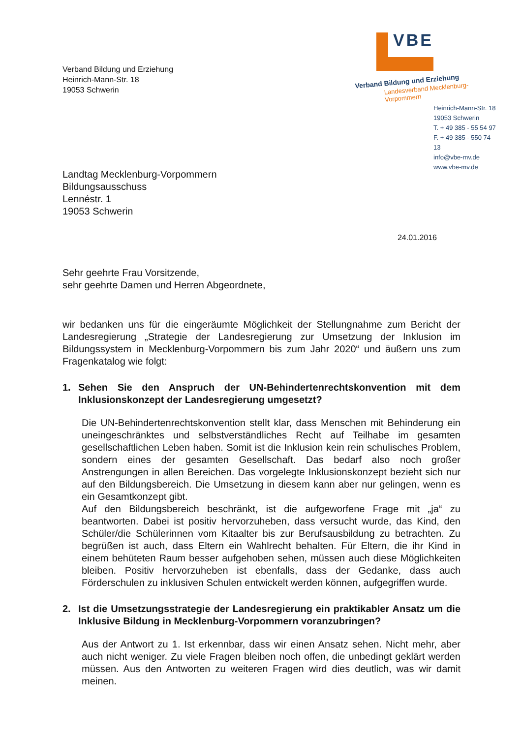Verband Bildung und Erziehung
Heinrich-Mann-Str. 18
19053 Schwerin
VBE
Verband Bildung und Erziehung
Landesverband Mecklenburg-Vorpommern
Heinrich-Mann-Str. 18
19053 Schwerin
T. + 49 385 - 55 54 97
F. + 49 385 - 550 74 13
info@vbe-mv.de
www.vbe-mv.de
Landtag Mecklenburg-Vorpommern
Bildungsausschuss
Lennéstr. 1
19053 Schwerin
24.01.2016
Sehr geehrte Frau Vorsitzende,
sehr geehrte Damen und Herren Abgeordnete,
wir bedanken uns für die eingeräumte Möglichkeit der Stellungnahme zum Bericht der Landesregierung „Strategie der Landesregierung zur Umsetzung der Inklusion im Bildungssystem in Mecklenburg-Vorpommern bis zum Jahr 2020“ und äußern uns zum Fragenkatalog wie folgt:
1. Sehen Sie den Anspruch der UN-Behindertenrechtskonvention mit dem Inklusionskonzept der Landesregierung umgesetzt?
Die UN-Behindertenrechtskonvention stellt klar, dass Menschen mit Behinderung ein uneingeschränktes und selbstverständliches Recht auf Teilhabe im gesamten gesellschaftlichen Leben haben. Somit ist die Inklusion kein rein schulisches Problem, sondern eines der gesamten Gesellschaft. Das bedarf also noch großer Anstrengungen in allen Bereichen. Das vorgelegte Inklusionskonzept bezieht sich nur auf den Bildungsbereich. Die Umsetzung in diesem kann aber nur gelingen, wenn es ein Gesamtkonzept gibt.
Auf den Bildungsbereich beschränkt, ist die aufgeworfene Frage mit „ja“ zu beantworten. Dabei ist positiv hervorzuheben, dass versucht wurde, das Kind, den Schüler/die Schülerinnen vom Kitaalter bis zur Berufsausbildung zu betrachten. Zu begrüßen ist auch, dass Eltern ein Wahlrecht behalten. Für Eltern, die ihr Kind in einem behüteten Raum besser aufgehoben sehen, müssen auch diese Möglichkeiten bleiben. Positiv hervorzuheben ist ebenfalls, dass der Gedanke, dass auch Förderschulen zu inklusiven Schulen entwickelt werden können, aufgegriffen wurde.
2. Ist die Umsetzungsstrategie der Landesregierung ein praktikabler Ansatz um die Inklusive Bildung in Mecklenburg-Vorpommern voranzubringen?
Aus der Antwort zu 1. Ist erkennbar, dass wir einen Ansatz sehen. Nicht mehr, aber auch nicht weniger. Zu viele Fragen bleiben noch offen, die unbedingt geklärt werden müssen. Aus den Antworten zu weiteren Fragen wird dies deutlich, was wir damit meinen.